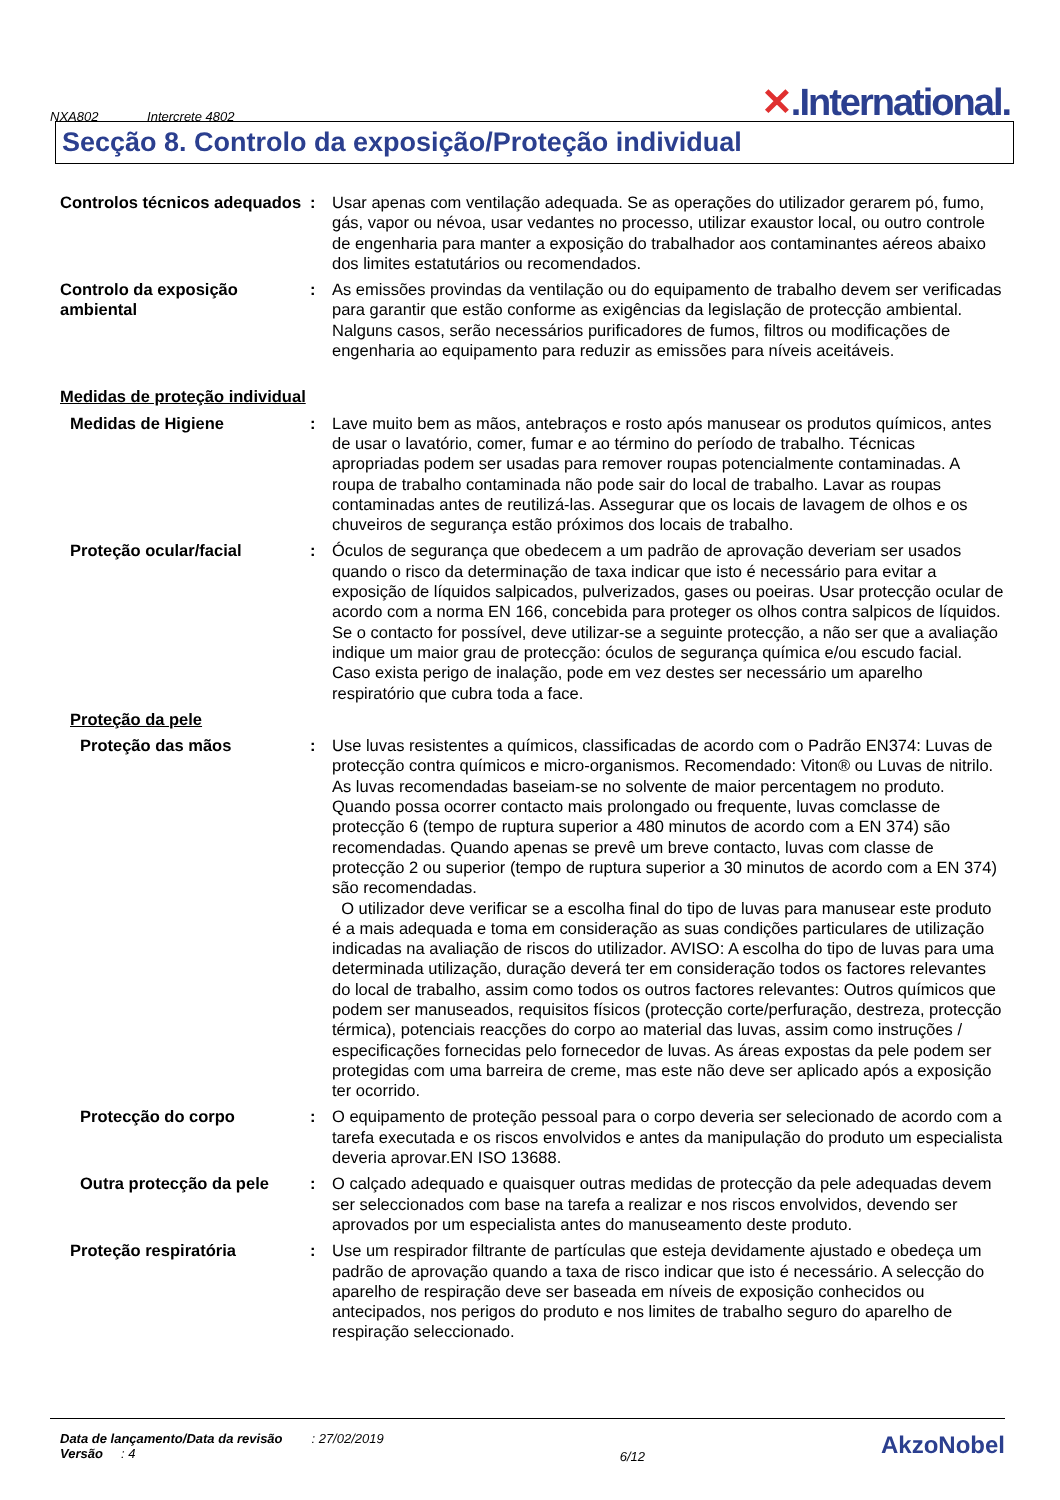NXA802 Intercrete 4802
✕.International.
Secção 8. Controlo da exposição/Proteção individual
Controlos técnicos adequados
: Usar apenas com ventilação adequada. Se as operações do utilizador gerarem pó, fumo, gás, vapor ou névoa, usar vedantes no processo, utilizar exaustor local, ou outro controle de engenharia para manter a exposição do trabalhador aos contaminantes aéreos abaixo dos limites estatutários ou recomendados.
Controlo da exposição ambiental
: As emissões provindas da ventilação ou do equipamento de trabalho devem ser verificadas para garantir que estão conforme as exigências da legislação de protecção ambiental. Nalguns casos, serão necessários purificadores de fumos, filtros ou modificações de engenharia ao equipamento para reduzir as emissões para níveis aceitáveis.
Medidas de proteção individual
Medidas de Higiene : Lave muito bem as mãos, antebraços e rosto após manusear os produtos químicos, antes de usar o lavatório, comer, fumar e ao término do período de trabalho. Técnicas apropriadas podem ser usadas para remover roupas potencialmente contaminadas. A roupa de trabalho contaminada não pode sair do local de trabalho. Lavar as roupas contaminadas antes de reutilizá-las. Assegurar que os locais de lavagem de olhos e os chuveiros de segurança estão próximos dos locais de trabalho.
Proteção ocular/facial : Óculos de segurança que obedecem a um padrão de aprovação deveriam ser usados quando o risco da determinação de taxa indicar que isto é necessário para evitar a exposição de líquidos salpicados, pulverizados, gases ou poeiras. Usar protecção ocular de acordo com a norma EN 166, concebida para proteger os olhos contra salpicos de líquidos. Se o contacto for possível, deve utilizar-se a seguinte protecção, a não ser que a avaliação indique um maior grau de protecção: óculos de segurança química e/ou escudo facial. Caso exista perigo de inalação, pode em vez destes ser necessário um aparelho respiratório que cubra toda a face.
Proteção da pele
Proteção das mãos : Use luvas resistentes a químicos, classificadas de acordo com o Padrão EN374: Luvas de protecção contra químicos e micro-organismos. Recomendado: Viton® ou Luvas de nitrilo. As luvas recomendadas baseiam-se no solvente de maior percentagem no produto. Quando possa ocorrer contacto mais prolongado ou frequente, luvas comclasse de protecção 6 (tempo de ruptura superior a 480 minutos de acordo com a EN 374) são recomendadas. Quando apenas se prevê um breve contacto, luvas com classe de protecção 2 ou superior (tempo de ruptura superior a 30 minutos de acordo com a EN 374) são recomendadas.
O utilizador deve verificar se a escolha final do tipo de luvas para manusear este produto é a mais adequada e toma em consideração as suas condições particulares de utilização indicadas na avaliação de riscos do utilizador. AVISO: A escolha do tipo de luvas para uma determinada utilização, duração deverá ter em consideração todos os factores relevantes do local de trabalho, assim como todos os outros factores relevantes: Outros químicos que podem ser manuseados, requisitos físicos (protecção corte/perfuração, destreza, protecção térmica), potenciais reacções do corpo ao material das luvas, assim como instruções / especificações fornecidas pelo fornecedor de luvas. As áreas expostas da pele podem ser protegidas com uma barreira de creme, mas este não deve ser aplicado após a exposição ter ocorrido.
Protecção do corpo : O equipamento de proteção pessoal para o corpo deveria ser selecionado de acordo com a tarefa executada e os riscos envolvidos e antes da manipulação do produto um especialista deveria aprovar.EN ISO 13688.
Outra protecção da pele : O calçado adequado e quaisquer outras medidas de protecção da pele adequadas devem ser seleccionados com base na tarefa a realizar e nos riscos envolvidos, devendo ser aprovados por um especialista antes do manuseamento deste produto.
Proteção respiratória : Use um respirador filtrante de partículas que esteja devidamente ajustado e obedeça um padrão de aprovação quando a taxa de risco indicar que isto é necessário. A selecção do aparelho de respiração deve ser baseada em níveis de exposição conhecidos ou antecipados, nos perigos do produto e nos limites de trabalho seguro do aparelho de respiração seleccionado.
Data de lançamento/Data da revisão : 27/02/2019
Versão : 4
6/12
AkzoNobel